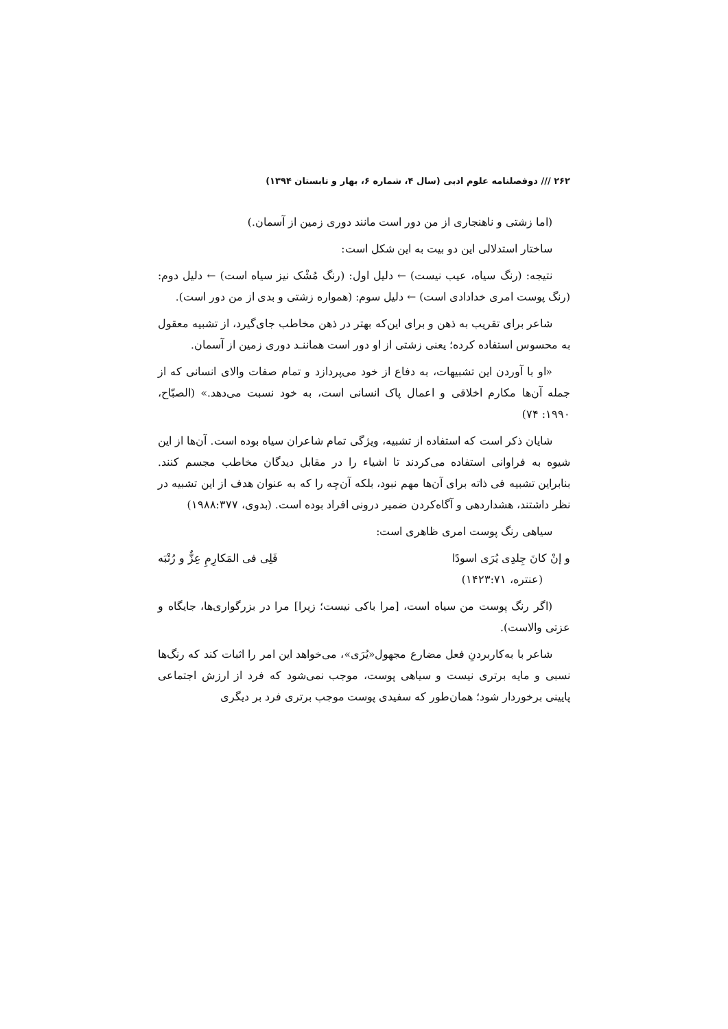۲۶۲ /// دوفصلنامه علوم ادبی (سال ۴، شماره ۶، بهار و تابستان ۱۳۹۴)
(اما زشتی و ناهنجاری از من دور است مانند دوری زمین از آسمان.)
ساختار استدلالی این دو بیت به این شکل است:
نتیجه: (رنگ سیاه، عیب نیست) ← دلیل اول: (رنگ مُشْک نیز سیاه است) ← دلیل دوم: (رنگ پوست امری خدادادی است) ← دلیل سوم: (همواره زشتی و بدی از من دور است).
شاعر برای تقریب به ذهن و برای این‌که بهتر در ذهن مخاطب جای‌گیرد، از تشبیه معقول به محسوس استفاده کرده؛ یعنی زشتی از او دور است هماننـد دوری زمین از آسمان.
«او با آوردن این تشبیهات، به دفاع از خود می‌پردازد و تمام صفات والای انسانی که از جمله آن‌ها مکارم اخلاقی و اعمال پاک انسانی است، به خود نسبت می‌دهد.» (الصبّاح، ۱۹۹۰: ۷۴)
شایان ذکر است که استفاده از تشبیه، ویژگی تمام شاعران سیاه بوده است. آن‌ها از این شیوه به فراوانی استفاده می‌کردند تا اشیاء را در مقابل دیدگان مخاطب مجسم کنند. بنابراین تشبیه فی ذاته برای آن‌ها مهم نبود، بلکه آن‌چه را که به عنوان هدف از این تشبیه در نظر داشتند، هشداردهی و آگاه‌کردن ضمیر درونی افراد بوده است. (بدوی، ۱۹۸۸:۳۷۷)
سیاهی رنگ پوست امری ظاهری است:
و إنْ کانَ جِلدِی یُرَی اسودًا فَلِی فی المَکارِمِ عِزٌّ و رُتْبَه
(عنتره، ۱۴۲۳:۷۱)
(اگر رنگ پوست من سیاه است، [مرا باکی نیست؛ زیرا] مرا در بزرگواری‌ها، جایگاه و عزتی والاست).
شاعر با به‌کاربردنِ فعل مضارع مجهول«یُرَی»، می‌خواهد این امر را اثبات کند که رنگ‌ها نسبی و مایه برتری نیست و سیاهی پوست، موجب نمی‌شود که فرد از ارزش اجتماعی پایینی برخوردار شود؛ همان‌طور که سفیدی پوست موجب برتری فرد بر دیگری